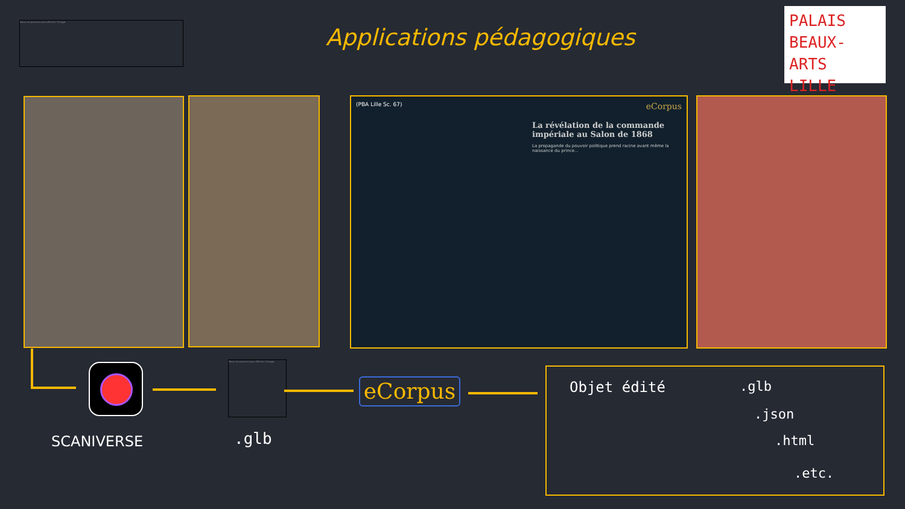Nous ne pouvons pas afficher l'image.
Applications pédagogiques
PALAIS
BEAUX-ARTS
LILLE
(PBA Lille Sc. 67) eCorpus
La révélation de la commande impériale au Salon de 1868
La propagande du pouvoir politique prend racine avant même la naissance du prince...
Nous ne pouvons pas afficher l'image.
eCorpus
SCANIVERSE .glb
Objet édité .glb
.json
.html
.etc.